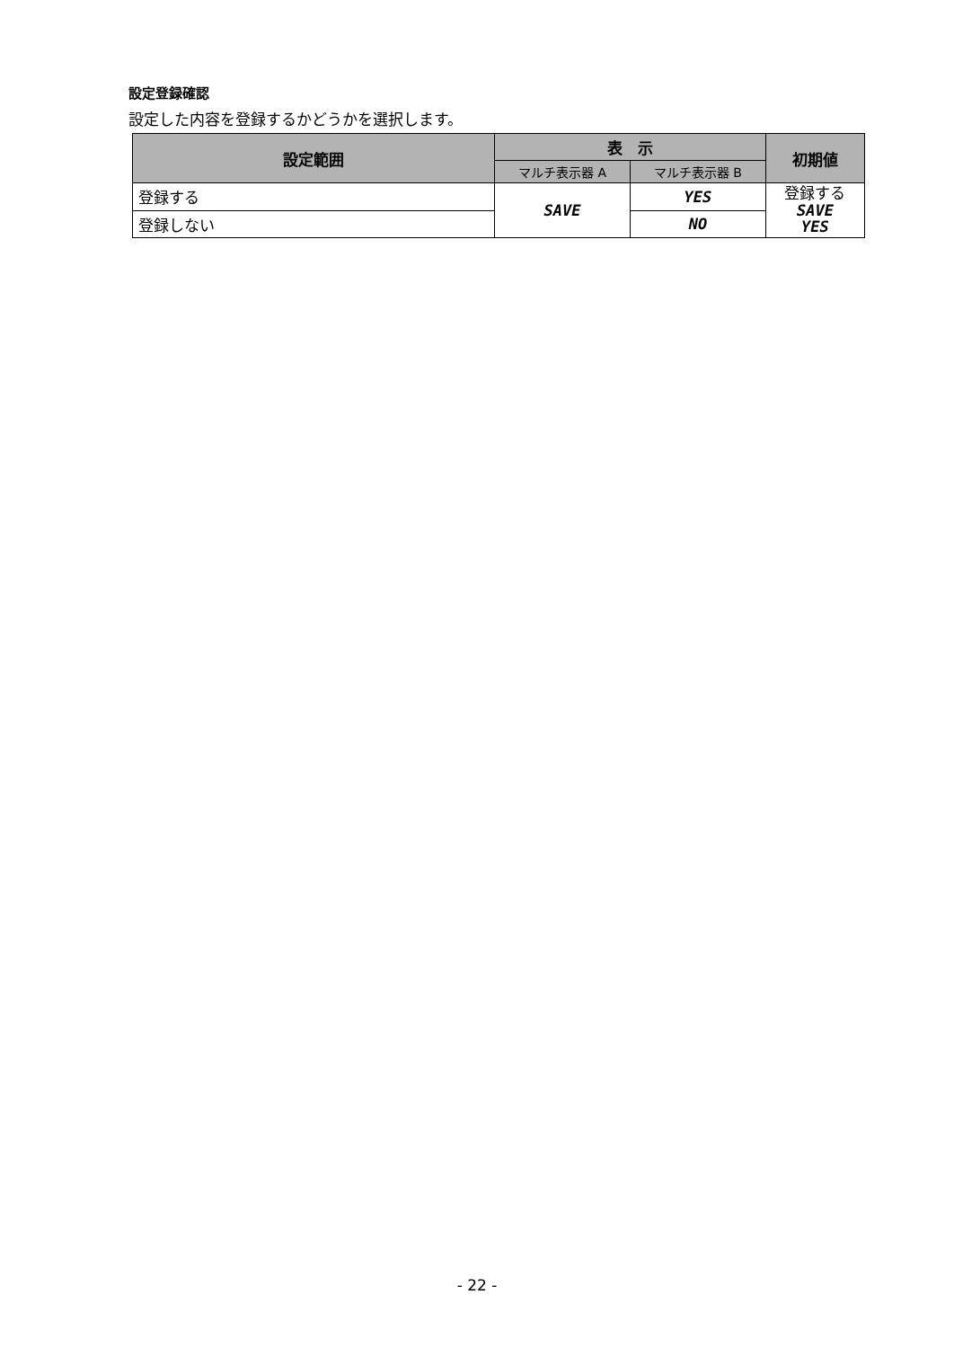設定登録確認
設定した内容を登録するかどうかを選択します。
| 設定範囲 | 表 示 | | 初期値 |
| --- | --- | --- | --- |
| | マルチ表示器 A | マルチ表示器 B | |
| 登録する | SAVE | YES | 登録する SAVE YES |
| 登録しない | | NO | |
- 22 -